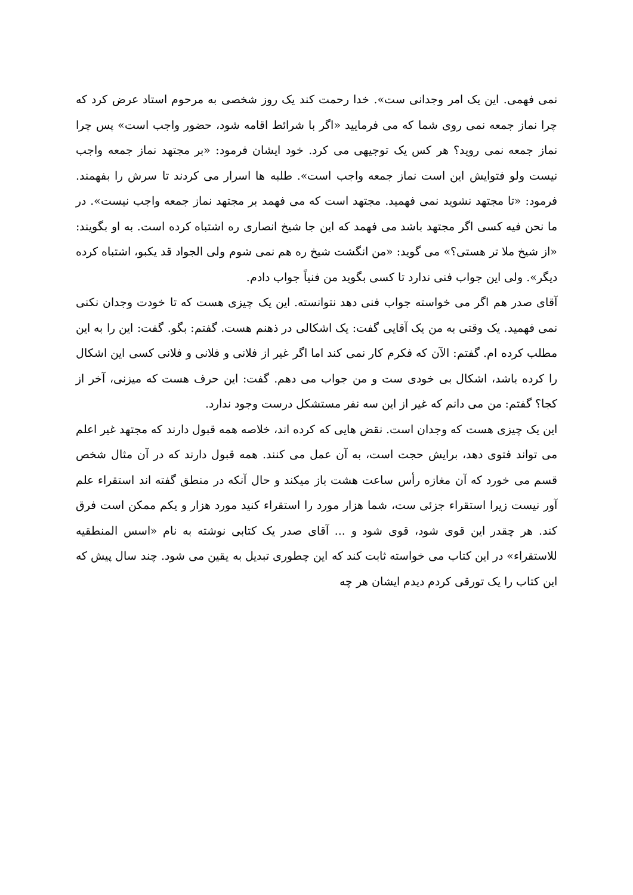نمی فهمی. این یک امر وجدانی ست». خدا رحمت کند یک روز شخصی به مرحوم استاد عرض کرد که چرا نماز جمعه نمی روی شما که می فرمایید «اگر با شرائط اقامه شود، حضور واجب است» پس چرا نماز جمعه نمی روید؟ هر کس یک توجیهی می کرد. خود ایشان فرمود: «بر مجتهد نماز جمعه واجب نیست ولو فتوایش این است نماز جمعه واجب است». طلبه ها اسرار می کردند تا سرش را بفهمند. فرمود: «تا مجتهد نشوید نمی فهمید. مجتهد است که می فهمد بر مجتهد نماز جمعه واجب نیست». در ما نحن فیه کسی اگر مجتهد باشد می فهمد که این جا شیخ انصاری ره اشتباه کرده است. به او بگویند: «از شیخ ملا تر هستی؟» می گوید: «من انگشت شیخ ره هم نمی شوم ولی الجواد قد یکبو، اشتباه کرده دیگر». ولی این جواب فنی ندارد تا کسی بگوید من فنیاً جواب دادم.
آقای صدر هم اگر می خواسته جواب فنی دهد نتوانسته. این یک چیزی هست که تا خودت وجدان نکنی نمی فهمید. یک وقتی به من یک آقایی گفت: یک اشکالی در ذهنم هست. گفتم: بگو. گفت: این را به این مطلب کرده ام. گفتم: الآن که فکرم کار نمی کند اما اگر غیر از فلانی و فلانی و فلانی کسی این اشکال را کرده باشد، اشکال بی خودی ست و من جواب می دهم. گفت: این حرف هست که میزنی، آخر از کجا؟ گفتم: من می دانم که غیر از این سه نفر مستشکل درست وجود ندارد.
این یک چیزی هست که وجدان است. نقض هایی که کرده اند، خلاصه همه قبول دارند که مجتهد غیر اعلم می تواند فتوی دهد، برایش حجت است، به آن عمل می کنند. همه قبول دارند که در آن مثال شخص قسم می خورد که آن مغازه رأس ساعت هشت باز میکند و حال آنکه در منطق گفته اند استقراء علم آور نیست زیرا استقراء جزئی ست، شما هزار مورد را استقراء کنید مورد هزار و یکم ممکن است فرق کند. هر چقدر این قوی شود، قوی شود و ... آقای صدر یک کتابی نوشته به نام «اسس المنطقیه للاستقراء» در این کتاب می خواسته ثابت کند که این چطوری تبدیل به یقین می شود. چند سال پیش که این کتاب را یک تورقی کردم دیدم ایشان هر چه